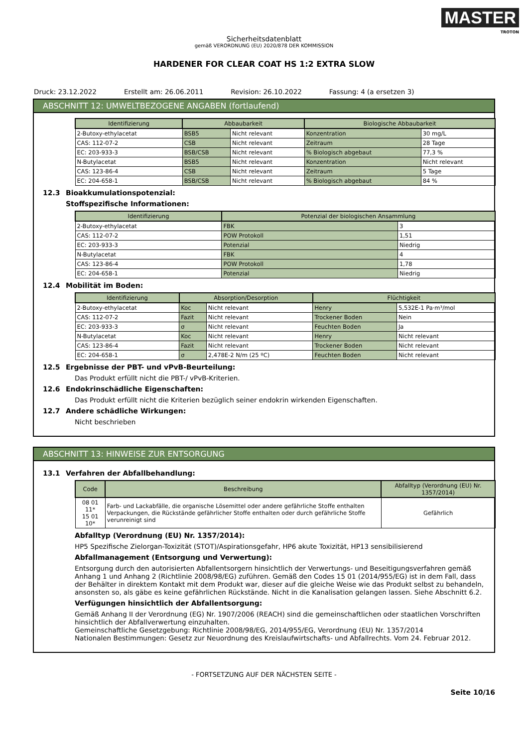MASTER
TROTON
Sicherheitsdatenblatt
gemäß VERORDNUNG (EU) 2020/878 DER KOMMISSION
HARDENER FOR CLEAR COAT HS 1:2 EXTRA SLOW
Druck: 23.12.2022 Erstellt am: 26.06.2011 Revision: 26.10.2022 Fassung: 4 (a ersetzen 3)
ABSCHNITT 12: UMWELTBEZOGENE ANGABEN (fortlaufend)
| Identifizierung | Abbaubarkeit | | Biologische Abbaubarkeit | |
| --- | --- | --- | --- | --- |
| 2-Butoxy-ethylacetat | BSB5 | Nicht relevant | Konzentration | 30 mg/L |
| CAS: 112-07-2 | CSB | Nicht relevant | Zeitraum | 28 Tage |
| EC: 203-933-3 | BSB/CSB | Nicht relevant | % Biologisch abgebaut | 77,3 % |
| N-Butylacetat | BSB5 | Nicht relevant | Konzentration | Nicht relevant |
| CAS: 123-86-4 | CSB | Nicht relevant | Zeitraum | 5 Tage |
| EC: 204-658-1 | BSB/CSB | Nicht relevant | % Biologisch abgebaut | 84 % |
12.3 Bioakkumulationspotenzial:
Stoffspezifische Informationen:
| Identifizierung | Potenzial der biologischen Ansammlung | |
| --- | --- | --- |
| 2-Butoxy-ethylacetat | FBK | 3 |
| CAS: 112-07-2 | POW Protokoll | 1,51 |
| EC: 203-933-3 | Potenzial | Niedrig |
| N-Butylacetat | FBK | 4 |
| CAS: 123-86-4 | POW Protokoll | 1,78 |
| EC: 204-658-1 | Potenzial | Niedrig |
12.4 Mobilität im Boden:
| Identifizierung | Absorption/Desorption | | Flüchtigkeit | |
| --- | --- | --- | --- | --- |
| 2-Butoxy-ethylacetat | Koc | Nicht relevant | Henry | 5,532E-1 Pa·m³/mol |
| CAS: 112-07-2 | Fazit | Nicht relevant | Trockener Boden | Nein |
| EC: 203-933-3 | σ | Nicht relevant | Feuchten Boden | Ja |
| N-Butylacetat | Koc | Nicht relevant | Henry | Nicht relevant |
| CAS: 123-86-4 | Fazit | Nicht relevant | Trockener Boden | Nicht relevant |
| EC: 204-658-1 | σ | 2,478E-2 N/m (25 ºC) | Feuchten Boden | Nicht relevant |
12.5 Ergebnisse der PBT- und vPvB-Beurteilung:
Das Produkt erfüllt nicht die PBT-/ vPvB-Kriterien.
12.6 Endokrinschädliche Eigenschaften:
Das Produkt erfüllt nicht die Kriterien bezüglich seiner endokrin wirkenden Eigenschaften.
12.7 Andere schädliche Wirkungen:
Nicht beschrieben
ABSCHNITT 13: HINWEISE ZUR ENTSORGUNG
13.1 Verfahren der Abfallbehandlung:
| Code | Beschreibung | Abfalltyp (Verordnung (EU) Nr. 1357/2014) |
| --- | --- | --- |
| 08 01 11* 15 01 10* | Farb- und Lackabfälle, die organische Lösemittel oder andere gefährliche Stoffe enthalten Verpackungen, die Rückstände gefährlicher Stoffe enthalten oder durch gefährliche Stoffe verunreinigt sind | Gefährlich |
Abfalltyp (Verordnung (EU) Nr. 1357/2014):
HP5 Spezifische Zielorgan-Toxizität (STOT)/Aspirationsgefahr, HP6 akute Toxizität, HP13 sensibilisierend
Abfallmanagement (Entsorgung und Verwertung):
Entsorgung durch den autorisierten Abfallentsorgern hinsichtlich der Verwertungs- und Beseitigungsverfahren gemäß Anhang 1 und Anhang 2 (Richtlinie 2008/98/EG) zuführen. Gemäß den Codes 15 01 (2014/955/EG) ist in dem Fall, dass der Behälter in direktem Kontakt mit dem Produkt war, dieser auf die gleiche Weise wie das Produkt selbst zu behandeln, ansonsten so, als gäbe es keine gefährlichen Rückstände. Nicht in die Kanalisation gelangen lassen. Siehe Abschnitt 6.2.
Verfügungen hinsichtlich der Abfallentsorgung:
Gemäß Anhang II der Verordnung (EG) Nr. 1907/2006 (REACH) sind die gemeinschaftlichen oder staatlichen Vorschriften hinsichtlich der Abfallverwertung einzuhalten.
Gemeinschaftliche Gesetzgebung: Richtlinie 2008/98/EG, 2014/955/EG, Verordnung (EU) Nr. 1357/2014
Nationalen Bestimmungen: Gesetz zur Neuordnung des Kreislaufwirtschafts- und Abfallrechts. Vom 24. Februar 2012.
- FORTSETZUNG AUF DER NÄCHSTEN SEITE -
Seite 10/16